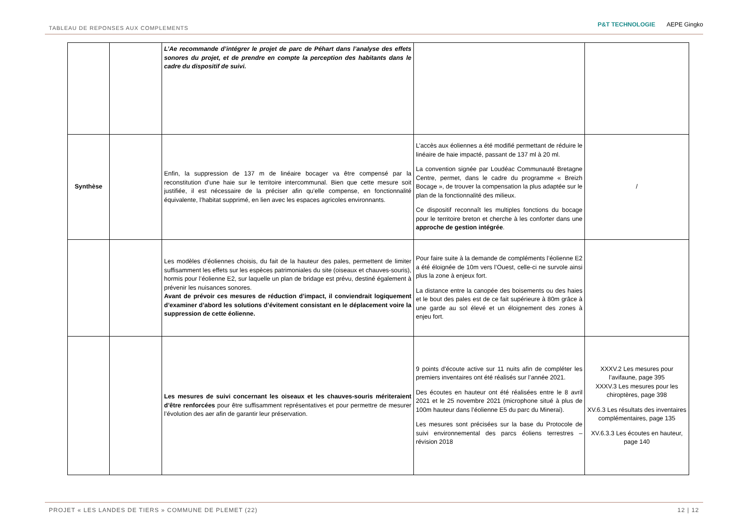TABLEAU DE REPONSES AUX COMPLEMENTS
P&T TECHNOLOGIE AEPE Gingko
| | | L’Ae recommande d’intégrer le projet de parc de Péhart dans l’analyse des effets sonores du projet, et de prendre en compte la perception des habitants dans le cadre du dispositif de suivi. | | |
| Synthèse | | Enfin, la suppression de 137 m de linéaire bocager va être compensé par la reconstitution d’une haie sur le territoire intercommunal. Bien que cette mesure soit justifiée, il est nécessaire de la préciser afin qu’elle compense, en fonctionnalité équivalente, l’habitat supprimé, en lien avec les espaces agricoles environnants. | L’accès aux éoliennes a été modifié permettant de réduire le linéaire de haie impacté, passant de 137 ml à 20 ml. La convention signée par Loudéac Communauté Bretagne Centre, permet, dans le cadre du programme « Breizh Bocage », de trouver la compensation la plus adaptée sur le plan de la fonctionnalité des milieux. Ce dispositif reconnaît les multiples fonctions du bocage pour le territoire breton et cherche à les conforter dans une approche de gestion intégrée . | / |
| | | Les modèles d’éoliennes choisis, du fait de la hauteur des pales, permettent de limiter suffisamment les effets sur les espèces patrimoniales du site (oiseaux et chauves-souris), hormis pour l’éolienne E2, sur laquelle un plan de bridage est prévu, destiné également à prévenir les nuisances sonores. Avant de prévoir ces mesures de réduction d’impact, il conviendrait logiquement d’examiner d’abord les solutions d’évitement consistant en le déplacement voire la suppression de cette éolienne. | Pour faire suite à la demande de compléments l’éolienne E2 a été éloignée de 10m vers l’Ouest, celle-ci ne survole ainsi plus la zone à enjeux fort. La distance entre la canopée des boisements ou des haies et le bout des pales est de ce fait supérieure à 80m grâce à une garde au sol élevé et un éloignement des zones à enjeu fort. | |
| | | Les mesures de suivi concernant les oiseaux et les chauves-souris mériteraient d’être renforcées pour être suffisamment représentatives et pour permettre de mesurer l’évolution des aer afin de garantir leur préservation. | 9 points d'écoute active sur 11 nuits afin de compléter les premiers inventaires ont été réalisés sur l’année 2021. Des écoutes en hauteur ont été réalisées entre le 8 avril 2021 et le 25 novembre 2021 (microphone situé à plus de 100m hauteur dans l’éolienne E5 du parc du Minerai). Les mesures sont précisées sur la base du Protocole de suivi environnemental des parcs éoliens terrestres – révision 2018 | XXXV.2 Les mesures pour l’avifaune, page 395 XXXV.3 Les mesures pour les chiroptères, page 398 XV.6.3 Les résultats des inventaires complémentaires, page 135 XV.6.3.3 Les écoutes en hauteur, page 140 |
PROJET « LES LANDES DE TIERS » COMMUNE DE PLEMET (22) 12 | 12